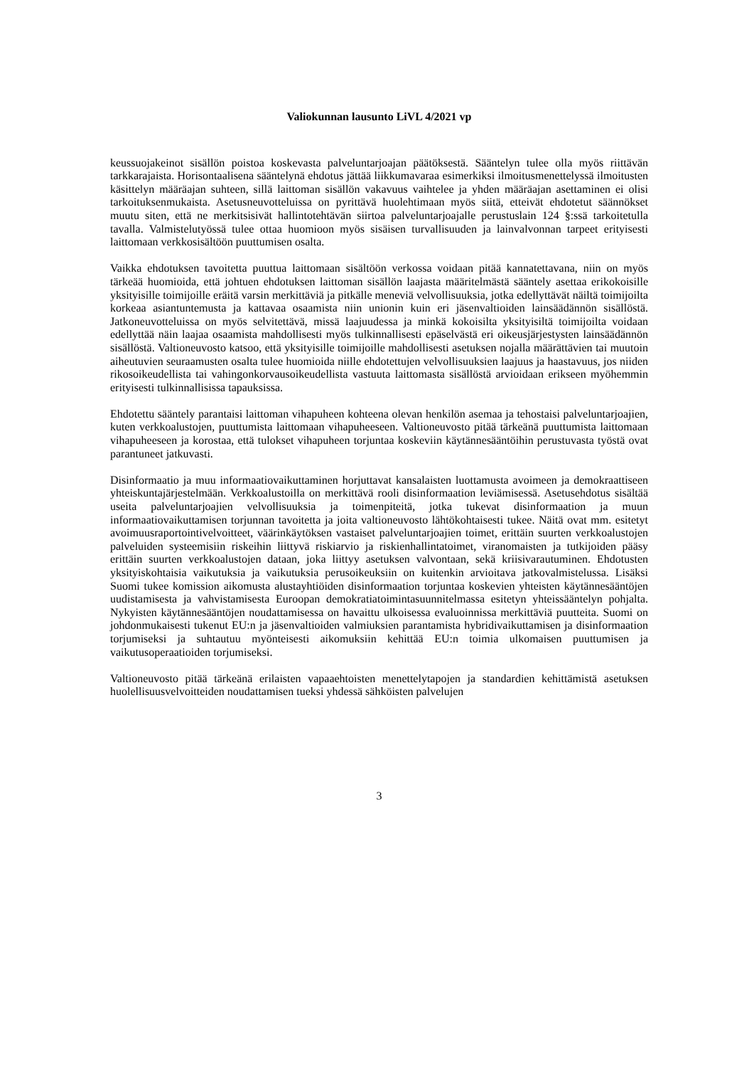Valiokunnan lausunto LiVL 4/2021 vp
keussuojakeinot sisällön poistoa koskevasta palveluntarjoajan päätöksestä. Sääntelyn tulee olla myös riittävän tarkkarajaista. Horisontaalisena sääntelynä ehdotus jättää liikkumavaraa esimerkiksi ilmoitusmenettelyssä ilmoitusten käsittelyn määräajan suhteen, sillä laittoman sisällön vakavuus vaihtelee ja yhden määräajan asettaminen ei olisi tarkoituksenmukaista. Asetusneuvotteluissa on pyrittävä huolehtimaan myös siitä, etteivät ehdotetut säännökset muutu siten, että ne merkitsisivät hallintotehtävän siirtoa palveluntarjoajalle perustuslain 124 §:ssä tarkoitetulla tavalla. Valmistelutyössä tulee ottaa huomioon myös sisäisen turvallisuuden ja lainvalvonnan tarpeet erityisesti laittomaan verkkosisältöön puuttumisen osalta.
Vaikka ehdotuksen tavoitetta puuttua laittomaan sisältöön verkossa voidaan pitää kannatettavana, niin on myös tärkeää huomioida, että johtuen ehdotuksen laittoman sisällön laajasta määritelmästä sääntely asettaa erikokoisille yksityisille toimijoille eräitä varsin merkittäviä ja pitkälle meneviä velvollisuuksia, jotka edellyttävät näiltä toimijoilta korkeaa asiantuntemusta ja kattavaa osaamista niin unionin kuin eri jäsenvaltioiden lainsäädännön sisällöstä. Jatkoneuvotteluissa on myös selvitettävä, missä laajuudessa ja minkä kokoisilta yksityisiltä toimijoilta voidaan edellyttää näin laajaa osaamista mahdollisesti myös tulkinnallisesti epäselvästä eri oikeusjärjestysten lainsäädännön sisällöstä. Valtioneuvosto katsoo, että yksityisille toimijoille mahdollisesti asetuksen nojalla määrättävien tai muutoin aiheutuvien seuraamusten osalta tulee huomioida niille ehdotettujen velvollisuuksien laajuus ja haastavuus, jos niiden rikosoikeudellista tai vahingonkorvausoikeudellista vastuuta laittomasta sisällöstä arvioidaan erikseen myöhemmin erityisesti tulkinnallisissa tapauksissa.
Ehdotettu sääntely parantaisi laittoman vihapuheen kohteena olevan henkilön asemaa ja tehostaisi palveluntarjoajien, kuten verkkoalustojen, puuttumista laittomaan vihapuheeseen. Valtioneuvosto pitää tärkeänä puuttumista laittomaan vihapuheeseen ja korostaa, että tulokset vihapuheen torjuntaa koskeviin käytännesääntöihin perustuvasta työstä ovat parantuneet jatkuvasti.
Disinformaatio ja muu informaatiovaikuttaminen horjuttavat kansalaisten luottamusta avoimeen ja demokraattiseen yhteiskuntajärjestelmään. Verkkoalustoilla on merkittävä rooli disinformaation leviämisessä. Asetusehdotus sisältää useita palveluntarjoajien velvollisuuksia ja toimenpiteitä, jotka tukevat disinformaation ja muun informaatiovaikuttamisen torjunnan tavoitetta ja joita valtioneuvosto lähtökohtaisesti tukee. Näitä ovat mm. esitetyt avoimuusraportointivelvoitteet, väärinkäytöksen vastaiset palveluntarjoajien toimet, erittäin suurten verkkoalustojen palveluiden systeemisiin riskeihin liittyvä riskiarvio ja riskienhallintatoimet, viranomaisten ja tutkijoiden pääsy erittäin suurten verkkoalustojen dataan, joka liittyy asetuksen valvontaan, sekä kriisivarautuminen. Ehdotusten yksityiskohtaisia vaikutuksia ja vaikutuksia perusoikeuksiin on kuitenkin arvioitava jatkovalmistelussa. Lisäksi Suomi tukee komission aikomusta alustayhtiöiden disinformaation torjuntaa koskevien yhteisten käytännesääntöjen uudistamisesta ja vahvistamisesta Euroopan demokratiatoimintasuunnitelmassa esitetyn yhteissääntelyn pohjalta. Nykyisten käytännesääntöjen noudattamisessa on havaittu ulkoisessa evaluoinnissa merkittäviä puutteita. Suomi on johdonmukaisesti tukenut EU:n ja jäsenvaltioiden valmiuksien parantamista hybridivaikuttamisen ja disinformaation torjumiseksi ja suhtautuu myönteisesti aikomuksiin kehittää EU:n toimia ulkomaisen puuttumisen ja vaikutusoperaatioiden torjumiseksi.
Valtioneuvosto pitää tärkeänä erilaisten vapaaehtoisten menettelytapojen ja standardien kehittämistä asetuksen huolellisuusvelvoitteiden noudattamisen tueksi yhdessä sähköisten palvelujen
3